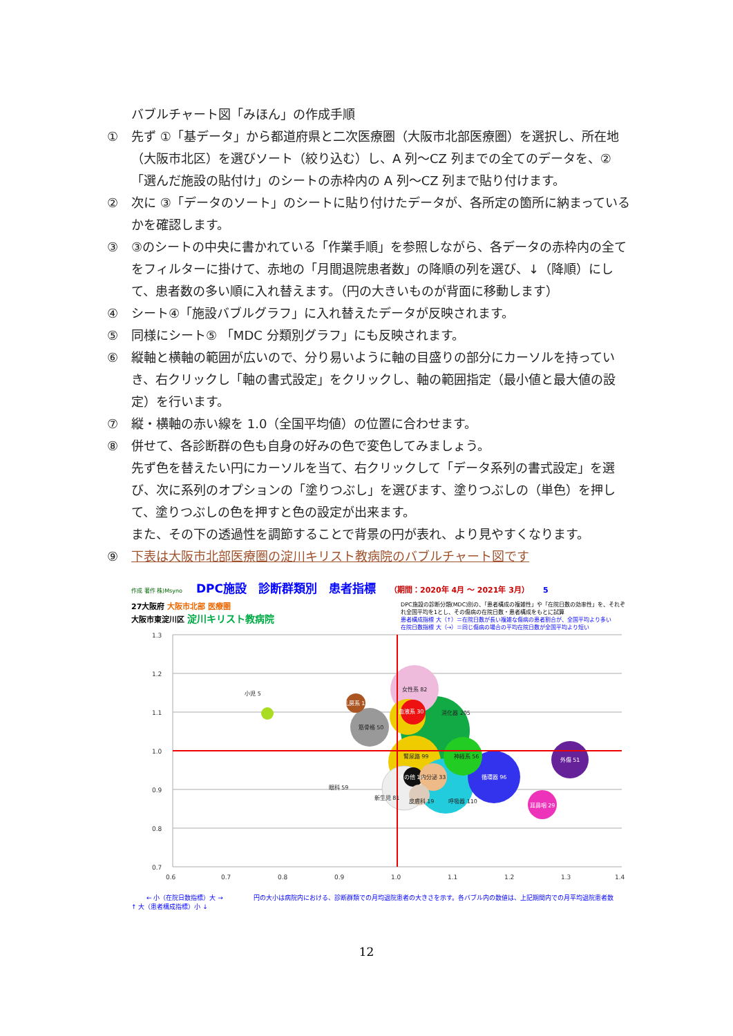バブルチャート図「みほん」の作成手順
① 先ず ①「基データ」から都道府県と二次医療圏（大阪市北部医療圏）を選択し、所在地（大阪市北区）を選びソート（絞り込む）し、A 列～CZ 列までの全てのデータを、②「選んだ施設の貼付け」のシートの赤枠内の A 列～CZ 列まで貼り付けます。
② 次に ③「データのソート」のシートに貼り付けたデータが、各所定の箇所に納まっているかを確認します。
③ ③のシートの中央に書かれている「作業手順」を参照しながら、各データの赤枠内の全てをフィルターに掛けて、赤地の「月間退院患者数」の降順の列を選び、↓（降順）にして、患者数の多い順に入れ替えます。（円の大きいものが背面に移動します）
④ シート④「施設バブルグラフ」に入れ替えたデータが反映されます。
⑤ 同様にシート⑤ 「MDC 分類別グラフ」にも反映されます。
⑥ 縦軸と横軸の範囲が広いので、分り易いように軸の目盛りの部分にカーソルを持っていき、右クリックし「軸の書式設定」をクリックし、軸の範囲指定（最小値と最大値の設定）を行います。
⑦ 縦・横軸の赤い線を 1.0（全国平均値）の位置に合わせます。
⑧ 併せて、各診断群の色も自身の好みの色で変色してみましょう。
先ず色を替えたい円にカーソルを当て、右クリックして「データ系列の書式設定」を選び、次に系列のオプションの「塗りつぶし」を選びます、塗りつぶしの（単色）を押して、塗りつぶしの色を押すと色の設定が出来ます。
また、その下の透過性を調節することで背景の円が表れ、より見やすくなります。
⑨ 下表は大阪市北部医療圏の淀川キリスト教病院のバブルチャート図です
作成 著作 株)Msyno DPC施設　診断群類別　患者指標 （期間：2020年 4月 ～ 2021年 3月） 5
27大阪府 大阪市北部 医療圏
大阪市東淀川区 淀川キリスト教病院
DPC施設の診断分類(MDC)別の、「患者構成の複雑性」や「在院日数の効率性」を、それぞれ全国平均を1とし、その傷病の在院日数・患者構成をもとに試算
患者構成指標 大（↑）＝在院日数が長い複雑な傷病の患者割合が、全国平均より多い
在院日数指標 大（→）＝同じ傷病の場合の平均在院日数が全国平均より短い
1.3
1.2
1.1
1.0
0.9
0.8
0.7
0.6
0.7
0.8
0.9
1.0
1.1
1.2
1.3
1.4
女性系 82
乳房系 15
小児 5
血液系 30
消化器 205
筋骨格 50
神経系 56
腎尿路 99
眼科 59
外傷 51
循環器 96
その他 14
内分泌 33
新生児 81
皮膚科 19
呼吸器 110
耳鼻咽 29
← 小（在院日数指標）大 → 円の大小は病院内における、診断群類での月均退院患者の大きさを示す。各バブル内の数値は、上記期間内での月平均退院患者数
↑ 大（患者構成指標）小 ↓
12